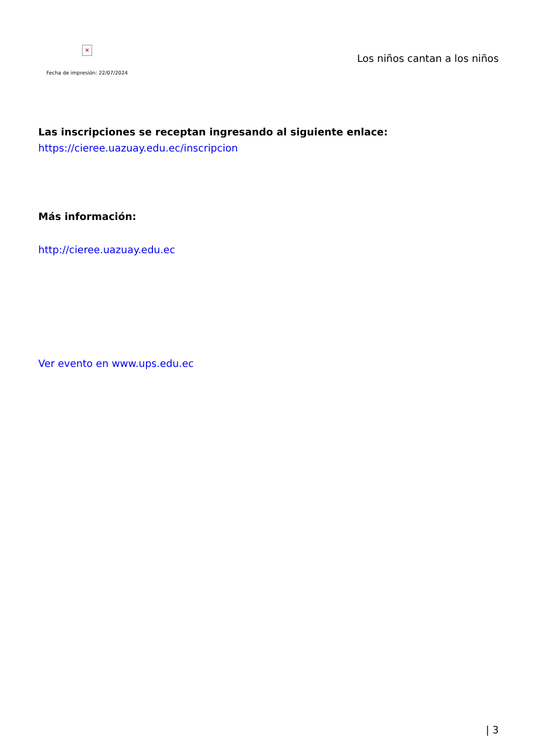×
Fecha de impresión: 22/07/2024
Los niños cantan a los niños
Las inscripciones se receptan ingresando al siguiente enlace:
https://cieree.uazuay.edu.ec/inscripcion
Más información:
http://cieree.uazuay.edu.ec
Ver evento en www.ups.edu.ec
| 3